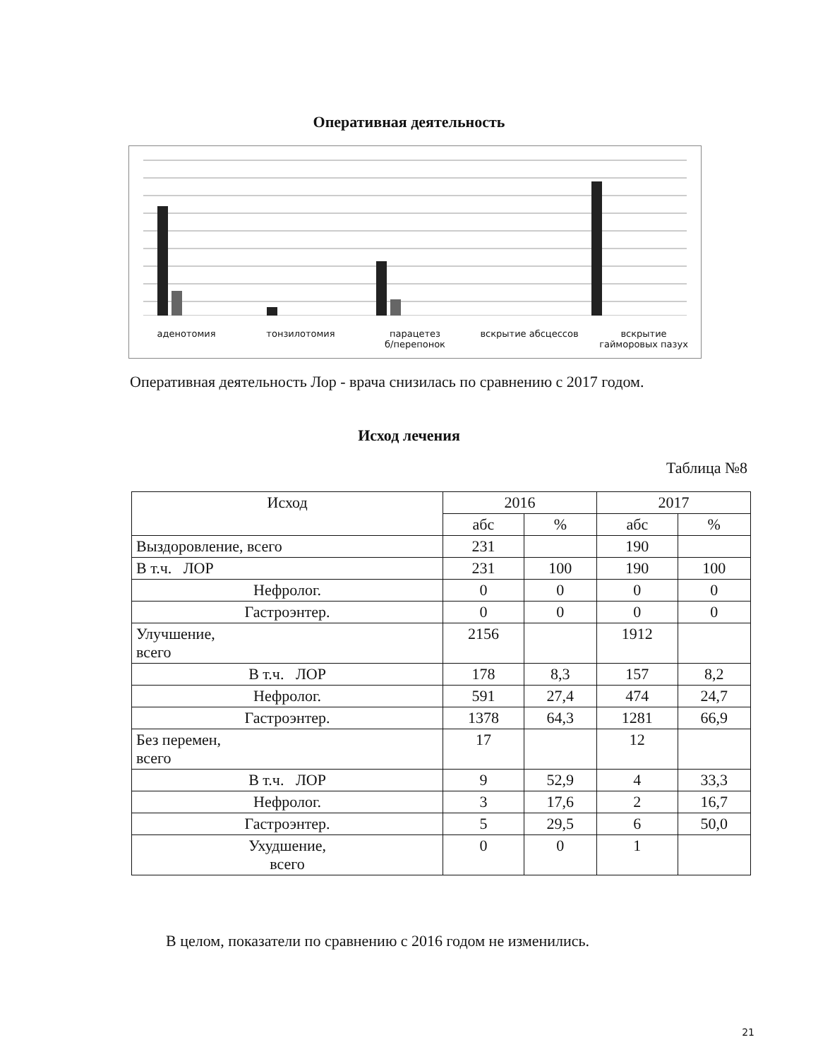Оперативная деятельность
аденотомия тонзилотомия парацетез
б/перепонок
вскрытие абсцессов вскрытие
гайморовых пазух
Оперативная деятельность Лор - врача снизилась по сравнению с 2017 годом.
Исход лечения
Таблица №8
| Исход | 2016 | | 2017 | |
| --- | --- | --- | --- | --- |
| | абс | % | абс | % |
| Выздоровление, всего | 231 | | 190 | |
| В т.ч. ЛОР | 231 | 100 | 190 | 100 |
| Нефролог. | 0 | 0 | 0 | 0 |
| Гастроэнтер. | 0 | 0 | 0 | 0 |
| Улучшение, всего | 2156 | | 1912 | |
| В т.ч. ЛОР | 178 | 8,3 | 157 | 8,2 |
| Нефролог. | 591 | 27,4 | 474 | 24,7 |
| Гастроэнтер. | 1378 | 64,3 | 1281 | 66,9 |
| Без перемен, всего | 17 | | 12 | |
| В т.ч. ЛОР | 9 | 52,9 | 4 | 33,3 |
| Нефролог. | 3 | 17,6 | 2 | 16,7 |
| Гастроэнтер. | 5 | 29,5 | 6 | 50,0 |
| Ухудшение, всего | 0 | 0 | 1 | |
В целом, показатели по сравнению с 2016 годом не изменились.
21